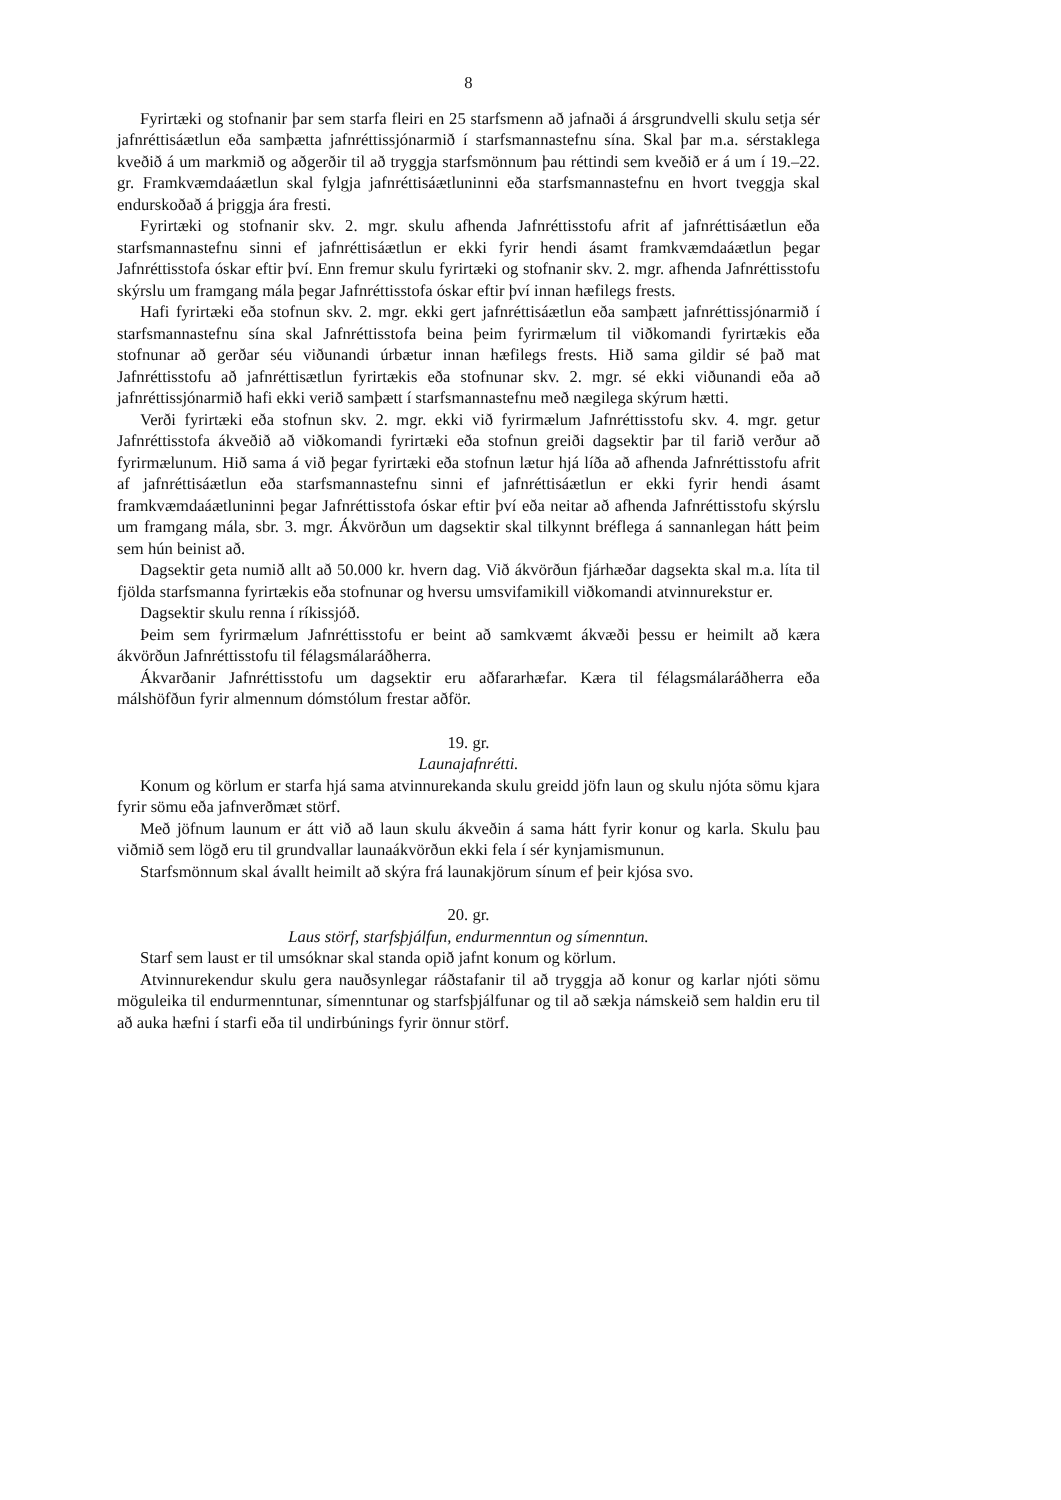8
Fyrirtæki og stofnanir þar sem starfa fleiri en 25 starfsmenn að jafnaði á ársgrundvelli skulu setja sér jafnréttisáætlun eða samþætta jafnréttissjónarmið í starfsmannastefnu sína. Skal þar m.a. sérstaklega kveðið á um markmið og aðgerðir til að tryggja starfsmönnum þau réttindi sem kveðið er á um í 19.–22. gr. Framkvæmdaáætlun skal fylgja jafnréttisáætluninni eða starfsmannastefnu en hvort tveggja skal endurskoðað á þriggja ára fresti.
Fyrirtæki og stofnanir skv. 2. mgr. skulu afhenda Jafnréttisstofu afrit af jafnréttisáætlun eða starfsmannastefnu sinni ef jafnréttisáætlun er ekki fyrir hendi ásamt framkvæmdaáætlun þegar Jafnréttisstofa óskar eftir því. Enn fremur skulu fyrirtæki og stofnanir skv. 2. mgr. afhenda Jafnréttisstofu skýrslu um framgang mála þegar Jafnréttisstofa óskar eftir því innan hæfilegs frests.
Hafi fyrirtæki eða stofnun skv. 2. mgr. ekki gert jafnréttisáætlun eða samþætt jafnréttis­sjónarmið í starfsmannastefnu sína skal Jafnréttisstofa beina þeim fyrirmælum til viðkomandi fyrirtækis eða stofnunar að gerðar séu viðunandi úrbætur innan hæfilegs frests. Hið sama gildir sé það mat Jafnréttisstofu að jafnréttisætlun fyrirtækis eða stofnunar skv. 2. mgr. sé ekki viðunandi eða að jafnréttissjónarmið hafi ekki verið samþætt í starfsmannastefnu með nægilega skýrum hætti.
Verði fyrirtæki eða stofnun skv. 2. mgr. ekki við fyrirmælum Jafnréttisstofu skv. 4. mgr. getur Jafnréttisstofa ákveðið að viðkomandi fyrirtæki eða stofnun greiði dagsektir þar til farið verður að fyrirmælunum. Hið sama á við þegar fyrirtæki eða stofnun lætur hjá líða að afhenda Jafnréttisstofu afrit af jafnréttisáætlun eða starfsmannastefnu sinni ef jafnréttisáætlun er ekki fyrir hendi ásamt framkvæmdaáætluninni þegar Jafnréttisstofa óskar eftir því eða neitar að afhenda Jafnréttisstofu skýrslu um framgang mála, sbr. 3. mgr. Ákvörðun um dag­sektir skal tilkynnt bréflega á sannanlegan hátt þeim sem hún beinist að.
Dagsektir geta numið allt að 50.000 kr. hvern dag. Við ákvörðun fjárhæðar dagsekta skal m.a. líta til fjölda starfsmanna fyrirtækis eða stofnunar og hversu umsvifamikill viðkomandi atvinnurekstur er.
Dagsektir skulu renna í ríkissjóð.
Þeim sem fyrirmælum Jafnréttisstofu er beint að samkvæmt ákvæði þessu er heimilt að kæra ákvörðun Jafnréttisstofu til félagsmálaráðherra.
Ákvarðanir Jafnréttisstofu um dagsektir eru aðfararhæfar. Kæra til félagsmálaráðherra eða málshöfðun fyrir almennum dómstólum frestar aðför.
19. gr.
Launajafnrétti.
Konum og körlum er starfa hjá sama atvinnurekanda skulu greidd jöfn laun og skulu njóta sömu kjara fyrir sömu eða jafnverðmæt störf.
Með jöfnum launum er átt við að laun skulu ákveðin á sama hátt fyrir konur og karla. Skulu þau viðmið sem lögð eru til grundvallar launaákvörðun ekki fela í sér kynjamismunun.
Starfsmönnum skal ávallt heimilt að skýra frá launakjörum sínum ef þeir kjósa svo.
20. gr.
Laus störf, starfsþjálfun, endurmenntun og símenntun.
Starf sem laust er til umsóknar skal standa opið jafnt konum og körlum.
Atvinnurekendur skulu gera nauðsynlegar ráðstafanir til að tryggja að konur og karlar njóti sömu möguleika til endurmenntunar, símenntunar og starfsþjálfunar og til að sækja námskeið sem haldin eru til að auka hæfni í starfi eða til undirbúnings fyrir önnur störf.